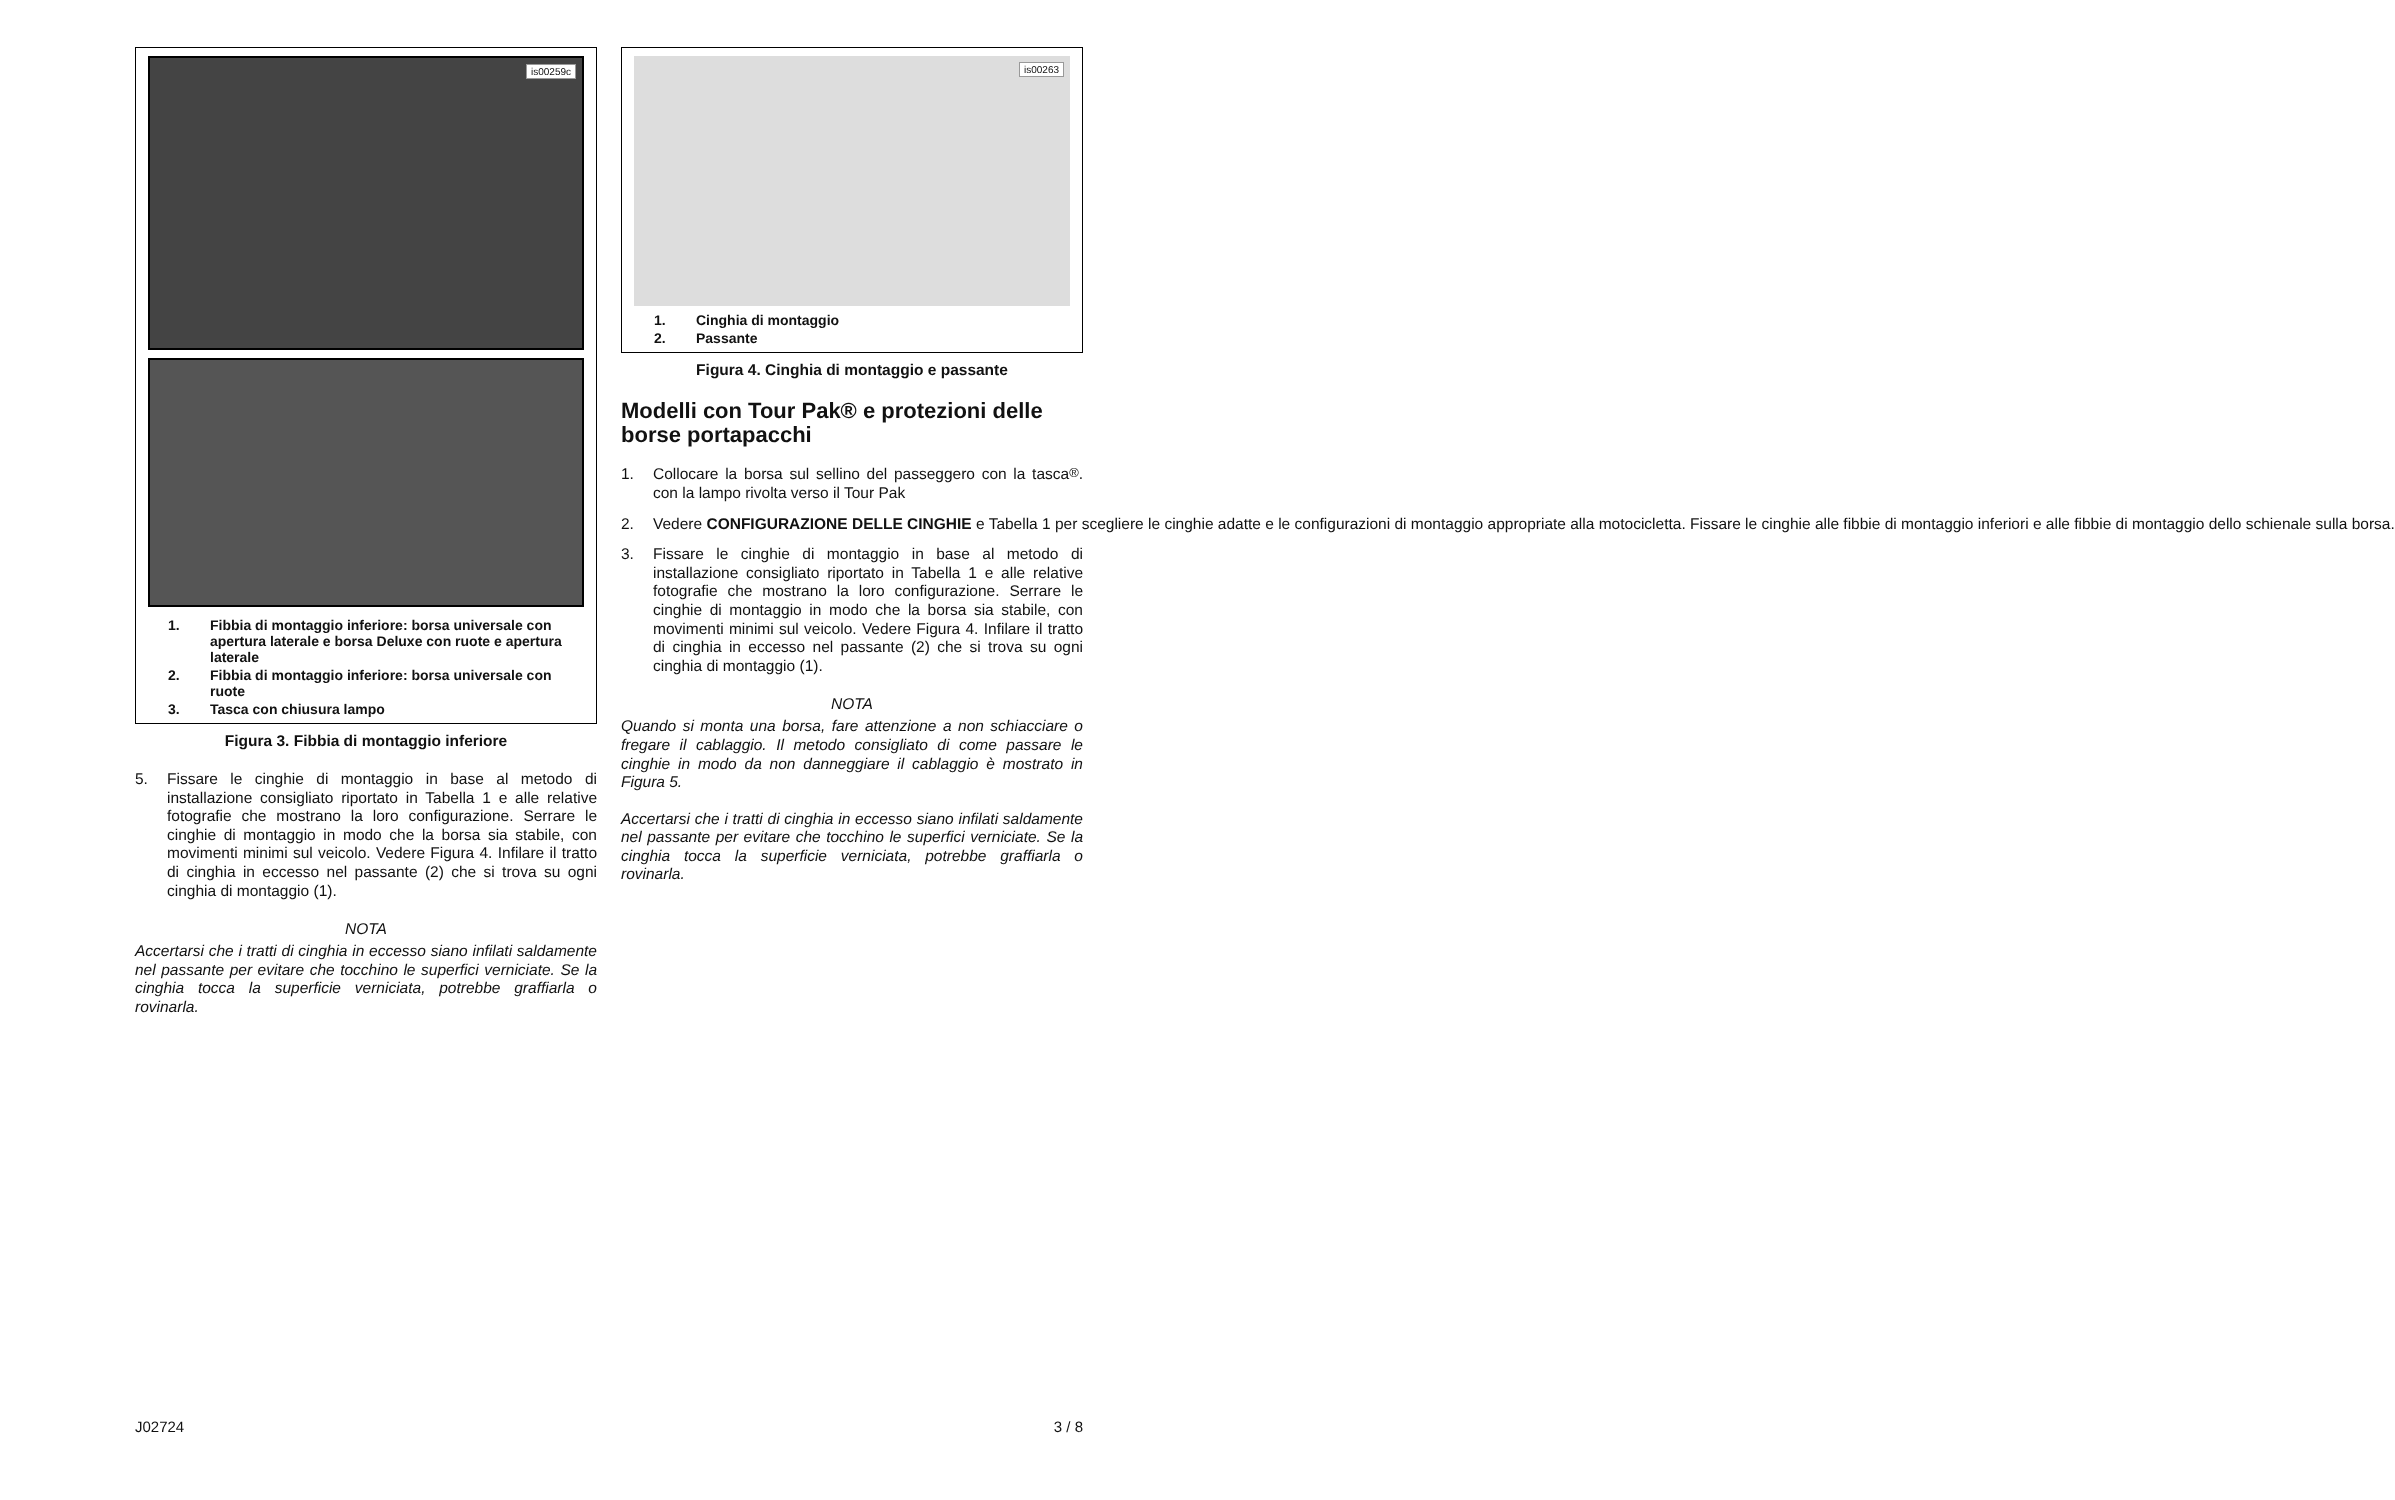is00259c
1. Fibbia di montaggio inferiore: borsa universale con apertura laterale e borsa Deluxe con ruote e apertura laterale
2. Fibbia di montaggio inferiore: borsa universale con ruote
3. Tasca con chiusura lampo
Figura 3. Fibbia di montaggio inferiore
5. Fissare le cinghie di montaggio in base al metodo di installazione consigliato riportato in Tabella 1 e alle relative fotografie che mostrano la loro configurazione. Serrare le cinghie di montaggio in modo che la borsa sia stabile, con movimenti minimi sul veicolo. Vedere Figura 4. Infilare il tratto di cinghia in eccesso nel passante (2) che si trova su ogni cinghia di montaggio (1).
NOTA
Accertarsi che i tratti di cinghia in eccesso siano infilati saldamente nel passante per evitare che tocchino le superfici verniciate. Se la cinghia tocca la superficie verniciata, potrebbe graffiarla o rovinarla.
is00263
1. Cinghia di montaggio
2. Passante
Figura 4. Cinghia di montaggio e passante
Modelli con Tour Pak® e protezioni delle borse portapacchi
1. Collocare la borsa sul sellino del passeggero con la tasca con la lampo rivolta verso il Tour Pak<sup>®</sup>.
2. Vedere CONFIGURAZIONE DELLE CINGHIE e Tabella 1 per scegliere le cinghie adatte e le configurazioni di montaggio appropriate alla motocicletta. Fissare le cinghie alle fibbie di montaggio inferiori e alle fibbie di montaggio dello schienale sulla borsa.
3. Fissare le cinghie di montaggio in base al metodo di installazione consigliato riportato in Tabella 1 e alle relative fotografie che mostrano la loro configurazione. Serrare le cinghie di montaggio in modo che la borsa sia stabile, con movimenti minimi sul veicolo. Vedere Figura 4. Infilare il tratto di cinghia in eccesso nel passante (2) che si trova su ogni cinghia di montaggio (1).
NOTA
Quando si monta una borsa, fare attenzione a non schiacciare o fregare il cablaggio. Il metodo consigliato di come passare le cinghie in modo da non danneggiare il cablaggio è mostrato in Figura 5.
Accertarsi che i tratti di cinghia in eccesso siano infilati saldamente nel passante per evitare che tocchino le superfici verniciate. Se la cinghia tocca la superficie verniciata, potrebbe graffiarla o rovinarla.
J02724 3 / 8